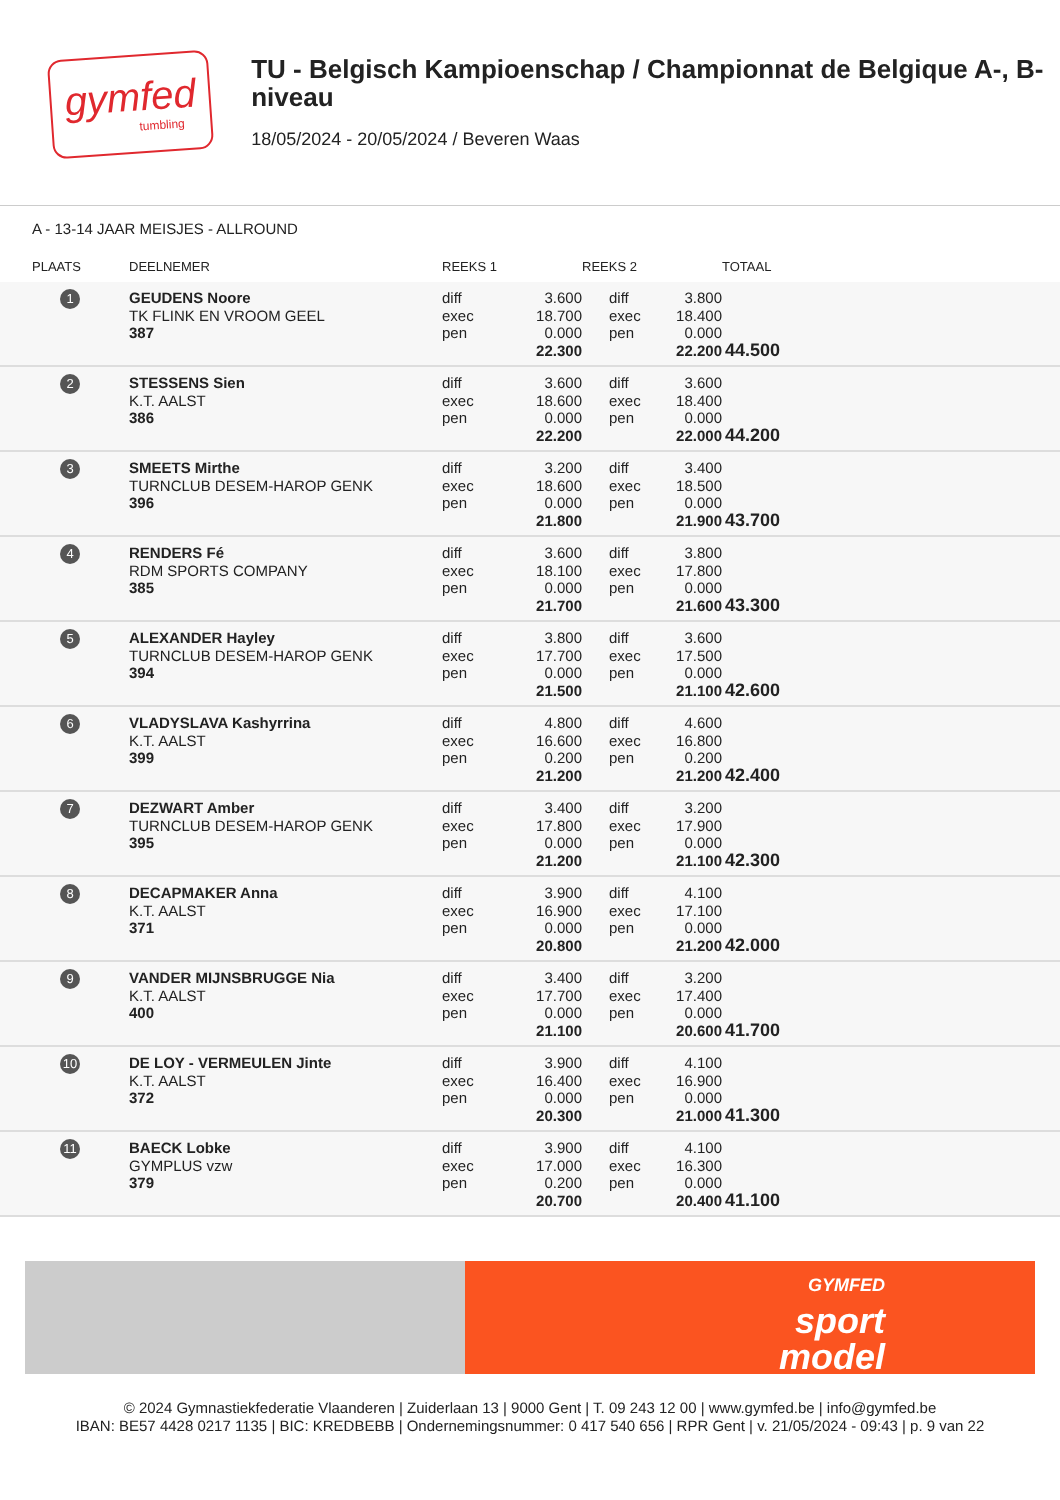gymfed
tumbling
TU - Belgisch Kampioenschap / Championnat de Belgique A-, B-niveau
18/05/2024 - 20/05/2024 / Beveren Waas
A - 13-14 JAAR MEISJES - ALLROUND
| PLAATS | DEELNEMER | REEKS 1 | | REEKS 2 | | TOTAAL | |
| --- | --- | --- | --- | --- | --- | --- | --- |
| 1 | GEUDENS Noore TK FLINK EN VROOM GEEL 387 | diff exec pen | 3.600 18.700 0.000 22.300 | diff exec pen | 3.800 18.400 0.000 22.200 | 44.500 | |
| 2 | STESSENS Sien K.T. AALST 386 | diff exec pen | 3.600 18.600 0.000 22.200 | diff exec pen | 3.600 18.400 0.000 22.000 | 44.200 | |
| 3 | SMEETS Mirthe TURNCLUB DESEM-HAROP GENK 396 | diff exec pen | 3.200 18.600 0.000 21.800 | diff exec pen | 3.400 18.500 0.000 21.900 | 43.700 | |
| 4 | RENDERS Fé RDM SPORTS COMPANY 385 | diff exec pen | 3.600 18.100 0.000 21.700 | diff exec pen | 3.800 17.800 0.000 21.600 | 43.300 | |
| 5 | ALEXANDER Hayley TURNCLUB DESEM-HAROP GENK 394 | diff exec pen | 3.800 17.700 0.000 21.500 | diff exec pen | 3.600 17.500 0.000 21.100 | 42.600 | |
| 6 | VLADYSLAVA Kashyrrina K.T. AALST 399 | diff exec pen | 4.800 16.600 0.200 21.200 | diff exec pen | 4.600 16.800 0.200 21.200 | 42.400 | |
| 7 | DEZWART Amber TURNCLUB DESEM-HAROP GENK 395 | diff exec pen | 3.400 17.800 0.000 21.200 | diff exec pen | 3.200 17.900 0.000 21.100 | 42.300 | |
| 8 | DECAPMAKER Anna K.T. AALST 371 | diff exec pen | 3.900 16.900 0.000 20.800 | diff exec pen | 4.100 17.100 0.000 21.200 | 42.000 | |
| 9 | VANDER MIJNSBRUGGE Nia K.T. AALST 400 | diff exec pen | 3.400 17.700 0.000 21.100 | diff exec pen | 3.200 17.400 0.000 20.600 | 41.700 | |
| 10 | DE LOY - VERMEULEN Jinte K.T. AALST 372 | diff exec pen | 3.900 16.400 0.000 20.300 | diff exec pen | 4.100 16.900 0.000 21.000 | 41.300 | |
| 11 | BAECK Lobke GYMPLUS vzw 379 | diff exec pen | 3.900 17.000 0.200 20.700 | diff exec pen | 4.100 16.300 0.000 20.400 | 41.100 | |
GYMFED
sport
model
© 2024 Gymnastiekfederatie Vlaanderen | Zuiderlaan 13 | 9000 Gent | T. 09 243 12 00 | www.gymfed.be | info@gymfed.be
IBAN: BE57 4428 0217 1135 | BIC: KREDBEBB | Ondernemingsnummer: 0 417 540 656 | RPR Gent | v. 21/05/2024 - 09:43 | p. 9 van 22